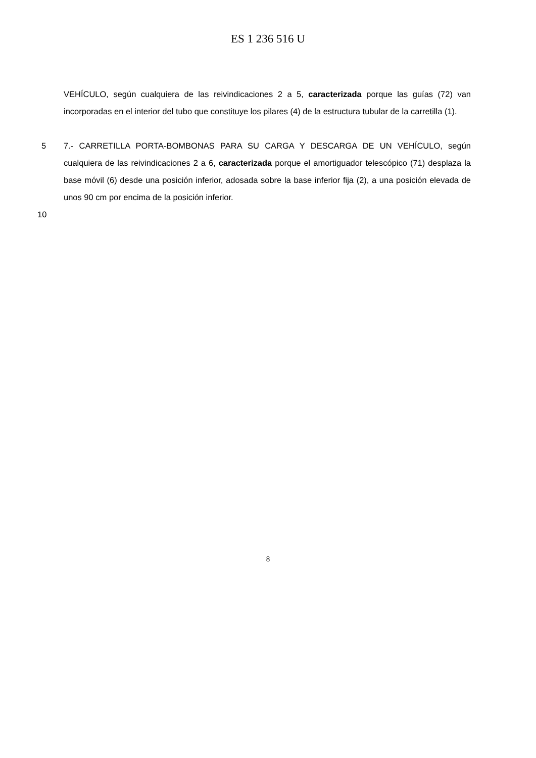ES 1 236 516 U
VEHÍCULO, según cualquiera de las reivindicaciones 2 a 5, caracterizada porque las guías (72) van incorporadas en el interior del tubo que constituye los pilares (4) de la estructura tubular de la carretilla (1).
5 7.- CARRETILLA PORTA-BOMBONAS PARA SU CARGA Y DESCARGA DE UN VEHÍCULO, según cualquiera de las reivindicaciones 2 a 6, caracterizada porque el amortiguador telescópico (71) desplaza la base móvil (6) desde una posición inferior, adosada sobre la base inferior fija (2), a una posición elevada de unos 90 cm por encima de la posición inferior.
10
8